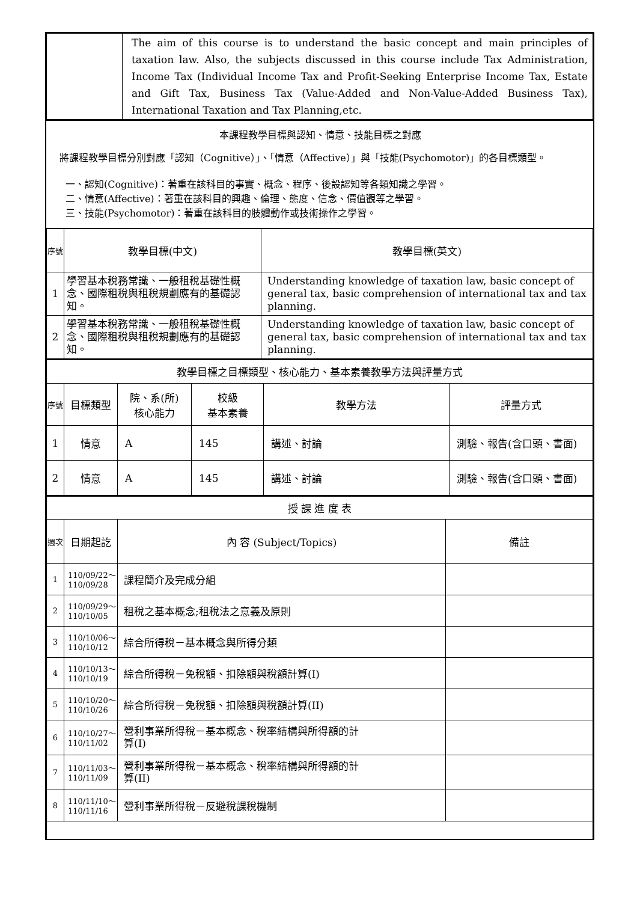| | The aim of this course is to understand the basic concept and main principles of taxation law. Also, the subjects discussed in this course include Tax Administration, Income Tax (Individual Income Tax and Profit-Seeking Enterprise Income Tax, Estate and Gift Tax, Business Tax (Value-Added and Non-Value-Added Business Tax), International Taxation and Tax Planning,etc. |
本課程教學目標與認知、情意、技能目標之對應
將課程教學目標分別對應「認知（Cognitive）」、「情意（Affective）」與「技能(Psychomotor)」的各目標類型。
一、認知(Cognitive)：著重在該科目的事實、概念、程序、後設認知等各類知識之學習。
二、情意(Affective)：著重在該科目的興趣、倫理、態度、信念、價值觀等之學習。
三、技能(Psychomotor)：著重在該科目的肢體動作或技術操作之學習。
| 序號 | 教學目標(中文) | 教學目標(英文) |
| --- | --- | --- |
| 1 | 學習基本稅務常識、一般租稅基礎性概念、國際租稅與租稅規劃應有的基礎認知。 | Understanding knowledge of taxation law, basic concept of general tax, basic comprehension of international tax and tax planning. |
| 2 | 學習基本稅務常識、一般租稅基礎性概念、國際租稅與租稅規劃應有的基礎認知。 | Understanding knowledge of taxation law, basic concept of general tax, basic comprehension of international tax and tax planning. |
| 教學目標之目標類型、核心能力、基本素養教學方法與評量方式 | | | | | |
| 序號 | 目標類型 | 院、系(所) 核心能力 | 校級 基本素養 | 教學方法 | 評量方式 |
| 1 | 情意 | A | 145 | 講述、討論 | 測驗、報告(含口頭、書面) |
| 2 | 情意 | A | 145 | 講述、討論 | 測驗、報告(含口頭、書面) |
| 授 課 進 度 表 | | | |
| 週次 | 日期起訖 | 內 容 (Subject/Topics) | 備註 |
| 1 | 110/09/22～ 110/09/28 | 課程簡介及完成分組 | |
| 2 | 110/09/29～ 110/10/05 | 租稅之基本概念;租稅法之意義及原則 | |
| 3 | 110/10/06～ 110/10/12 | 綜合所得稅－基本概念與所得分類 | |
| 4 | 110/10/13～ 110/10/19 | 綜合所得稅－免稅額、扣除額與稅額計算(I) | |
| 5 | 110/10/20～ 110/10/26 | 綜合所得稅－免稅額、扣除額與稅額計算(II) | |
| 6 | 110/10/27～ 110/11/02 | 營利事業所得稅－基本概念、稅率結構與所得額的計 算(I) | |
| 7 | 110/11/03～ 110/11/09 | 營利事業所得稅－基本概念、稅率結構與所得額的計 算(II) | |
| 8 | 110/11/10～ 110/11/16 | 營利事業所得稅－反避稅課稅機制 | |